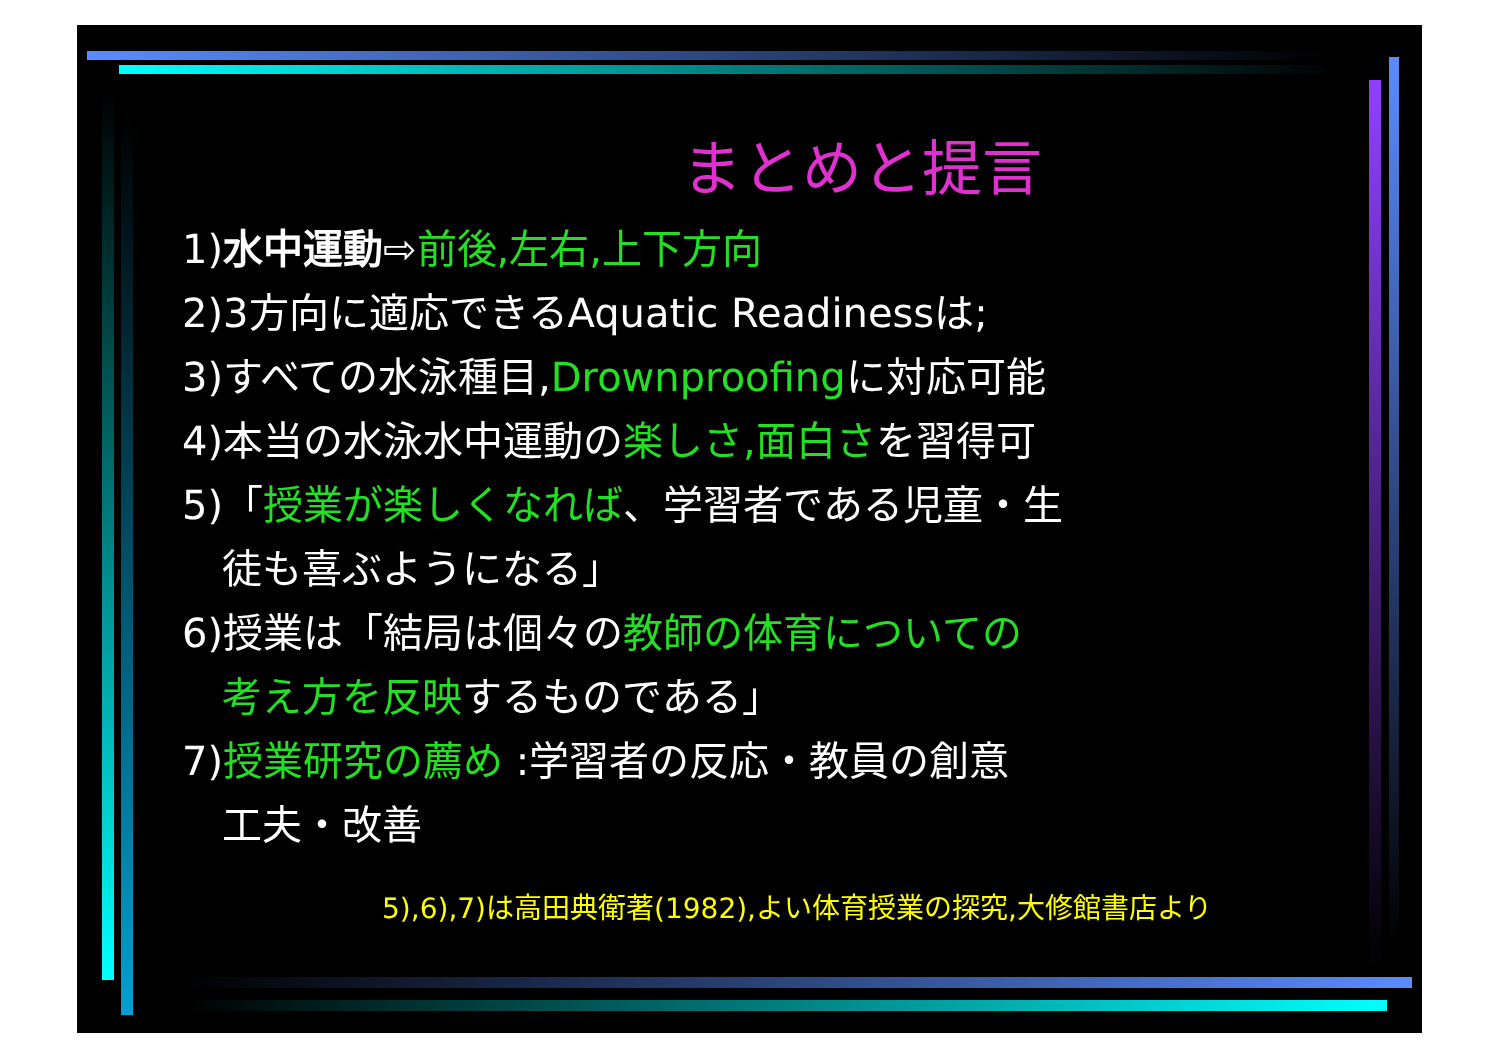まとめと提言
1)水中運動⇨前後,左右,上下方向
2)3方向に適応できるAquatic Readinessは;
3)すべての水泳種目,Drownproofingに対応可能
4)本当の水泳水中運動の楽しさ,面白さを習得可
5)「授業が楽しくなれば、学習者である児童・生
徒も喜ぶようになる」
6)授業は「結局は個々の教師の体育についての
考え方を反映するものである」
7)授業研究の薦め :学習者の反応・教員の創意
工夫・改善
5),6),7)は高田典衛著(1982),よい体育授業の探究,大修館書店より